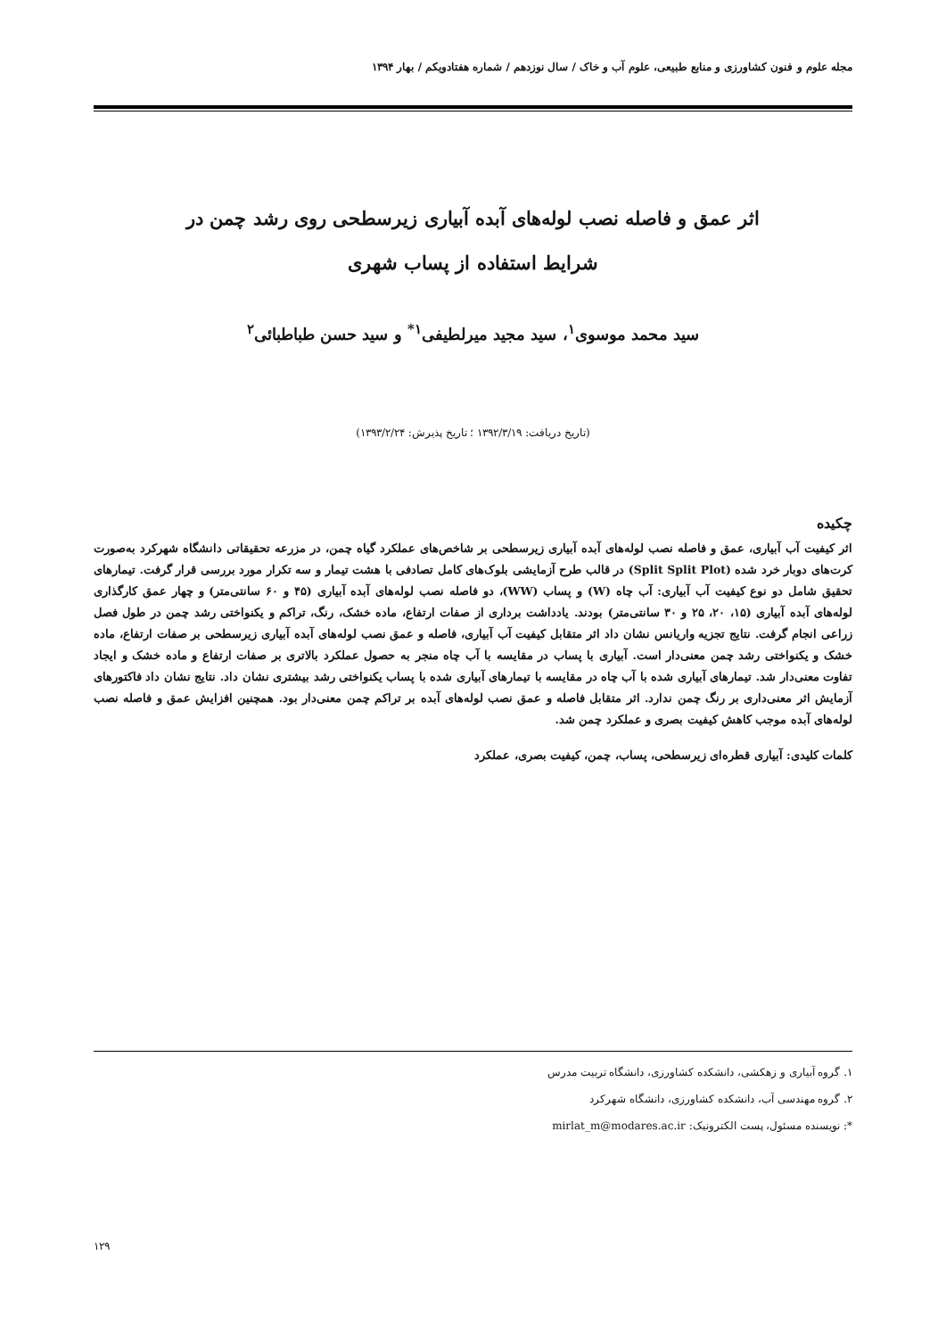مجله علوم و فنون کشاورزی و منابع طبیعی، علوم آب و خاک / سال نوزدهم / شماره هفتادویکم / بهار ۱۳۹۴
اثر عمق و فاصله نصب لوله‌های آبده آبیاری زیرسطحی روی رشد چمن در
شرایط استفاده از پساب شهری
سید محمد موسوی<sup>۱</sup>، سید مجید میرلطیفی<sup>۱*</sup> و سید حسن طباطبائی<sup>۲</sup>
(تاریخ دریافت: ۱۳۹۲/۳/۱۹ ؛ تاریخ پذیرش: ۱۳۹۳/۲/۲۴)
چکیده
اثر کیفیت آب آبیاری، عمق و فاصله نصب لوله‌های آبده آبیاری زیرسطحی بر شاخص‌های عملکرد گیاه چمن، در مزرعه تحقیقاتی دانشگاه شهرکرد به‌صورت کرت‌های دوبار خرد شده (Split Split Plot) در قالب طرح آزمایشی بلوک‌های کامل تصادفی با هشت تیمار و سه تکرار مورد بررسی قرار گرفت. تیمارهای تحقیق شامل دو نوع کیفیت آب آبیاری: آب چاه (W) و پساب (WW)، دو فاصله نصب لوله‌های آبده آبیاری (۴۵ و ۶۰ سانتی‌متر) و چهار عمق کارگذاری لوله‌های آبده آبیاری (۱۵، ۲۰، ۲۵ و ۳۰ سانتی‌متر) بودند. یادداشت برداری از صفات ارتفاع، ماده خشک، رنگ، تراکم و یکنواختی رشد چمن در طول فصل زراعی انجام گرفت. نتایج تجزیه واریانس نشان داد اثر متقابل کیفیت آب آبیاری، فاصله و عمق نصب لوله‌های آبده آبیاری زیرسطحی بر صفات ارتفاع، ماده خشک و یکنواختی رشد چمن معنی‌دار است. آبیاری با پساب در مقایسه با آب چاه منجر به حصول عملکرد بالاتری بر صفات ارتفاع و ماده خشک و ایجاد تفاوت معنی‌دار شد. تیمارهای آبیاری شده با آب چاه در مقایسه با تیمارهای آبیاری شده با پساب یکنواختی رشد بیشتری نشان داد. نتایج نشان داد فاکتورهای آزمایش اثر معنی‌داری بر رنگ چمن ندارد. اثر متقابل فاصله و عمق نصب لوله‌های آبده بر تراکم چمن معنی‌دار بود. همچنین افزایش عمق و فاصله نصب لوله‌های آبده موجب کاهش کیفیت بصری و عملکرد چمن شد.
کلمات کلیدی: آبیاری قطره‌ای زیرسطحی، پساب، چمن، کیفیت بصری، عملکرد
۱. گروه آبیاری و زهکشی، دانشکده کشاورزی، دانشگاه تربیت مدرس
۲. گروه مهندسی آب، دانشکده کشاورزی، دانشگاه شهرکرد
*: نویسنده مسئول، پست الکترونیک: mirlat_m@modares.ac.ir
۱۲۹